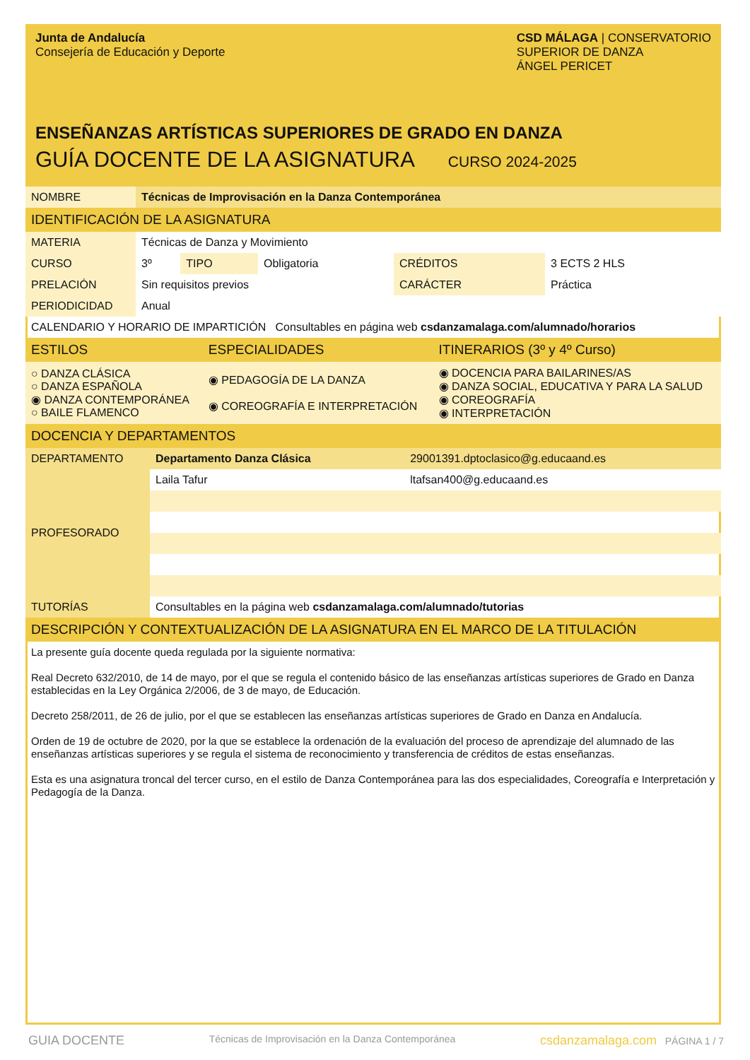Junta de Andalucía
Consejería de Educación y Deporte
CSD MÁLAGA | CONSERVATORIO
SUPERIOR DE DANZA
ÁNGEL PERICET
ENSEÑANZAS ARTÍSTICAS SUPERIORES DE GRADO EN DANZA
GUÍA DOCENTE DE LA ASIGNATURA CURSO 2024-2025
| NOMBRE | Técnicas de Improvisación en la Danza Contemporánea | | | | |
| IDENTIFICACIÓN DE LA ASIGNATURA | | | | | |
| MATERIA | Técnicas de Danza y Movimiento | | | | |
| CURSO | 3º | TIPO | Obligatoria | CRÉDITOS | 3 ECTS 2 HLS |
| PRELACIÓN | Sin requisitos previos | | | CARÁCTER | Práctica |
| PERIODICIDAD | Anual | | | | |
| CALENDARIO Y HORARIO DE IMPARTICIÓN Consultables en página web csdanzamalaga.com/alumnado/horarios | | | | | |
| ESTILOS | ESPECIALIDADES | ITINERARIOS (3º y 4º Curso) |
| ○ DANZA CLÁSICA ○ DANZA ESPAÑOLA ◉ DANZA CONTEMPORÁNEA ○ BAILE FLAMENCO | ◉ PEDAGOGÍA DE LA DANZA ◉ COREOGRAFÍA E INTERPRETACIÓN | ◉ DOCENCIA PARA BAILARINES/AS ◉ DANZA SOCIAL, EDUCATIVA Y PARA LA SALUD ◉ COREOGRAFÍA ◉ INTERPRETACIÓN |
| DOCENCIA Y DEPARTAMENTOS | | |
| DEPARTAMENTO | Departamento Danza Clásica | 29001391.dptoclasico@g.educaand.es |
| PROFESORADO | Laila Tafur | ltafsan400@g.educaand.es |
| TUTORÍAS | Consultables en la página web csdanzamalaga.com/alumnado/tutorias | |
| DESCRIPCIÓN Y CONTEXTUALIZACIÓN DE LA ASIGNATURA EN EL MARCO DE LA TITULACIÓN | | |
La presente guía docente queda regulada por la siguiente normativa:
Real Decreto 632/2010, de 14 de mayo, por el que se regula el contenido básico de las enseñanzas artísticas superiores de Grado en Danza establecidas en la Ley Orgánica 2/2006, de 3 de mayo, de Educación.
Decreto 258/2011, de 26 de julio, por el que se establecen las enseñanzas artísticas superiores de Grado en Danza en Andalucía.
Orden de 19 de octubre de 2020, por la que se establece la ordenación de la evaluación del proceso de aprendizaje del alumnado de las enseñanzas artísticas superiores y se regula el sistema de reconocimiento y transferencia de créditos de estas enseñanzas.
Esta es una asignatura troncal del tercer curso, en el estilo de Danza Contemporánea para las dos especialidades, Coreografía e Interpretación y Pedagogía de la Danza.
GUIA DOCENTE Técnicas de Improvisación en la Danza Contemporánea csdanzamalaga.com PÁGINA 1 / 7